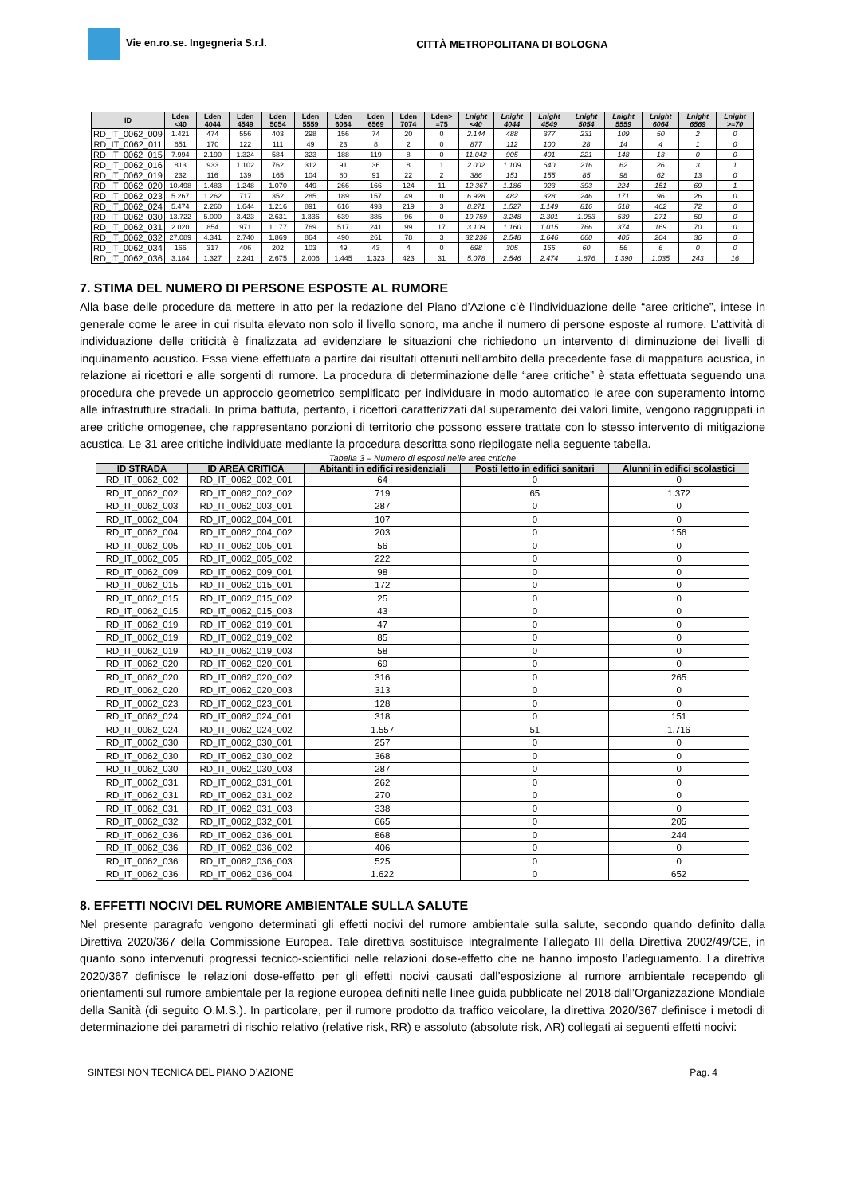Vie en.ro.se. Ingegneria S.r.l.
CITTÀ METROPOLITANA DI BOLOGNA
| ID | Lden <40 | Lden 4044 | Lden 4549 | Lden 5054 | Lden 5559 | Lden 6064 | Lden 6569 | Lden 7074 | Lden> =75 | Lnight <40 | Lnight 4044 | Lnight 4549 | Lnight 5054 | Lnight 5559 | Lnight 6064 | Lnight 6569 | Lnight >=70 |
| --- | --- | --- | --- | --- | --- | --- | --- | --- | --- | --- | --- | --- | --- | --- | --- | --- | --- |
| RD_IT_0062_009 | 1.421 | 474 | 556 | 403 | 298 | 156 | 74 | 20 | 0 | 2.144 | 488 | 377 | 231 | 109 | 50 | 2 | 0 |
| RD_IT_0062_011 | 651 | 170 | 122 | 111 | 49 | 23 | 8 | 2 | 0 | 877 | 112 | 100 | 28 | 14 | 4 | 1 | 0 |
| RD_IT_0062_015 | 7.994 | 2.190 | 1.324 | 584 | 323 | 188 | 119 | 8 | 0 | 11.042 | 905 | 401 | 221 | 148 | 13 | 0 | 0 |
| RD_IT_0062_016 | 813 | 933 | 1.102 | 762 | 312 | 91 | 36 | 8 | 1 | 2.002 | 1.109 | 640 | 216 | 62 | 26 | 3 | 1 |
| RD_IT_0062_019 | 232 | 116 | 139 | 165 | 104 | 80 | 91 | 22 | 2 | 386 | 151 | 155 | 85 | 98 | 62 | 13 | 0 |
| RD_IT_0062_020 | 10.498 | 1.483 | 1.248 | 1.070 | 449 | 266 | 166 | 124 | 11 | 12.367 | 1.186 | 923 | 393 | 224 | 151 | 69 | 1 |
| RD_IT_0062_023 | 5.267 | 1.262 | 717 | 352 | 285 | 189 | 157 | 49 | 0 | 6.928 | 482 | 328 | 246 | 171 | 96 | 26 | 0 |
| RD_IT_0062_024 | 5.474 | 2.260 | 1.644 | 1.216 | 891 | 616 | 493 | 219 | 3 | 8.271 | 1.527 | 1.149 | 816 | 518 | 462 | 72 | 0 |
| RD_IT_0062_030 | 13.722 | 5.000 | 3.423 | 2.631 | 1.336 | 639 | 385 | 96 | 0 | 19.759 | 3.248 | 2.301 | 1.063 | 539 | 271 | 50 | 0 |
| RD_IT_0062_031 | 2.020 | 854 | 971 | 1.177 | 769 | 517 | 241 | 99 | 17 | 3.109 | 1.160 | 1.015 | 766 | 374 | 169 | 70 | 0 |
| RD_IT_0062_032 | 27.089 | 4.341 | 2.740 | 1.869 | 864 | 490 | 261 | 78 | 3 | 32.236 | 2.548 | 1.646 | 660 | 405 | 204 | 36 | 0 |
| RD_IT_0062_034 | 166 | 317 | 406 | 202 | 103 | 49 | 43 | 4 | 0 | 698 | 305 | 165 | 60 | 56 | 6 | 0 | 0 |
| RD_IT_0062_036 | 3.184 | 1.327 | 2.241 | 2.675 | 2.006 | 1.445 | 1.323 | 423 | 31 | 5.078 | 2.546 | 2.474 | 1.876 | 1.390 | 1.035 | 243 | 16 |
7. STIMA DEL NUMERO DI PERSONE ESPOSTE AL RUMORE
Alla base delle procedure da mettere in atto per la redazione del Piano d’Azione c’è l’individuazione delle “aree critiche”, intese in generale come le aree in cui risulta elevato non solo il livello sonoro, ma anche il numero di persone esposte al rumore. L’attività di individuazione delle criticità è finalizzata ad evidenziare le situazioni che richiedono un intervento di diminuzione dei livelli di inquinamento acustico. Essa viene effettuata a partire dai risultati ottenuti nell’ambito della precedente fase di mappatura acustica, in relazione ai ricettori e alle sorgenti di rumore. La procedura di determinazione delle “aree critiche” è stata effettuata seguendo una procedura che prevede un approccio geometrico semplificato per individuare in modo automatico le aree con superamento intorno alle infrastrutture stradali. In prima battuta, pertanto, i ricettori caratterizzati dal superamento dei valori limite, vengono raggruppati in aree critiche omogenee, che rappresentano porzioni di territorio che possono essere trattate con lo stesso intervento di mitigazione acustica. Le 31 aree critiche individuate mediante la procedura descritta sono riepilogate nella seguente tabella.
Tabella 3 – Numero di esposti nelle aree critiche
| ID STRADA | ID AREA CRITICA | Abitanti in edifici residenziali | Posti letto in edifici sanitari | Alunni in edifici scolastici |
| --- | --- | --- | --- | --- |
| RD_IT_0062_002 | RD_IT_0062_002_001 | 64 | 0 | 0 |
| RD_IT_0062_002 | RD_IT_0062_002_002 | 719 | 65 | 1.372 |
| RD_IT_0062_003 | RD_IT_0062_003_001 | 287 | 0 | 0 |
| RD_IT_0062_004 | RD_IT_0062_004_001 | 107 | 0 | 0 |
| RD_IT_0062_004 | RD_IT_0062_004_002 | 203 | 0 | 156 |
| RD_IT_0062_005 | RD_IT_0062_005_001 | 56 | 0 | 0 |
| RD_IT_0062_005 | RD_IT_0062_005_002 | 222 | 0 | 0 |
| RD_IT_0062_009 | RD_IT_0062_009_001 | 98 | 0 | 0 |
| RD_IT_0062_015 | RD_IT_0062_015_001 | 172 | 0 | 0 |
| RD_IT_0062_015 | RD_IT_0062_015_002 | 25 | 0 | 0 |
| RD_IT_0062_015 | RD_IT_0062_015_003 | 43 | 0 | 0 |
| RD_IT_0062_019 | RD_IT_0062_019_001 | 47 | 0 | 0 |
| RD_IT_0062_019 | RD_IT_0062_019_002 | 85 | 0 | 0 |
| RD_IT_0062_019 | RD_IT_0062_019_003 | 58 | 0 | 0 |
| RD_IT_0062_020 | RD_IT_0062_020_001 | 69 | 0 | 0 |
| RD_IT_0062_020 | RD_IT_0062_020_002 | 316 | 0 | 265 |
| RD_IT_0062_020 | RD_IT_0062_020_003 | 313 | 0 | 0 |
| RD_IT_0062_023 | RD_IT_0062_023_001 | 128 | 0 | 0 |
| RD_IT_0062_024 | RD_IT_0062_024_001 | 318 | 0 | 151 |
| RD_IT_0062_024 | RD_IT_0062_024_002 | 1.557 | 51 | 1.716 |
| RD_IT_0062_030 | RD_IT_0062_030_001 | 257 | 0 | 0 |
| RD_IT_0062_030 | RD_IT_0062_030_002 | 368 | 0 | 0 |
| RD_IT_0062_030 | RD_IT_0062_030_003 | 287 | 0 | 0 |
| RD_IT_0062_031 | RD_IT_0062_031_001 | 262 | 0 | 0 |
| RD_IT_0062_031 | RD_IT_0062_031_002 | 270 | 0 | 0 |
| RD_IT_0062_031 | RD_IT_0062_031_003 | 338 | 0 | 0 |
| RD_IT_0062_032 | RD_IT_0062_032_001 | 665 | 0 | 205 |
| RD_IT_0062_036 | RD_IT_0062_036_001 | 868 | 0 | 244 |
| RD_IT_0062_036 | RD_IT_0062_036_002 | 406 | 0 | 0 |
| RD_IT_0062_036 | RD_IT_0062_036_003 | 525 | 0 | 0 |
| RD_IT_0062_036 | RD_IT_0062_036_004 | 1.622 | 0 | 652 |
8. EFFETTI NOCIVI DEL RUMORE AMBIENTALE SULLA SALUTE
Nel presente paragrafo vengono determinati gli effetti nocivi del rumore ambientale sulla salute, secondo quando definito dalla Direttiva 2020/367 della Commissione Europea. Tale direttiva sostituisce integralmente l’allegato III della Direttiva 2002/49/CE, in quanto sono intervenuti progressi tecnico-scientifici nelle relazioni dose-effetto che ne hanno imposto l’adeguamento. La direttiva 2020/367 definisce le relazioni dose-effetto per gli effetti nocivi causati dall’esposizione al rumore ambientale recependo gli orientamenti sul rumore ambientale per la regione europea definiti nelle linee guida pubblicate nel 2018 dall’Organizzazione Mondiale della Sanità (di seguito O.M.S.). In particolare, per il rumore prodotto da traffico veicolare, la direttiva 2020/367 definisce i metodi di determinazione dei parametri di rischio relativo (relative risk, RR) e assoluto (absolute risk, AR) collegati ai seguenti effetti nocivi:
SINTESI NON TECNICA DEL PIANO D’AZIONE Pag. 4